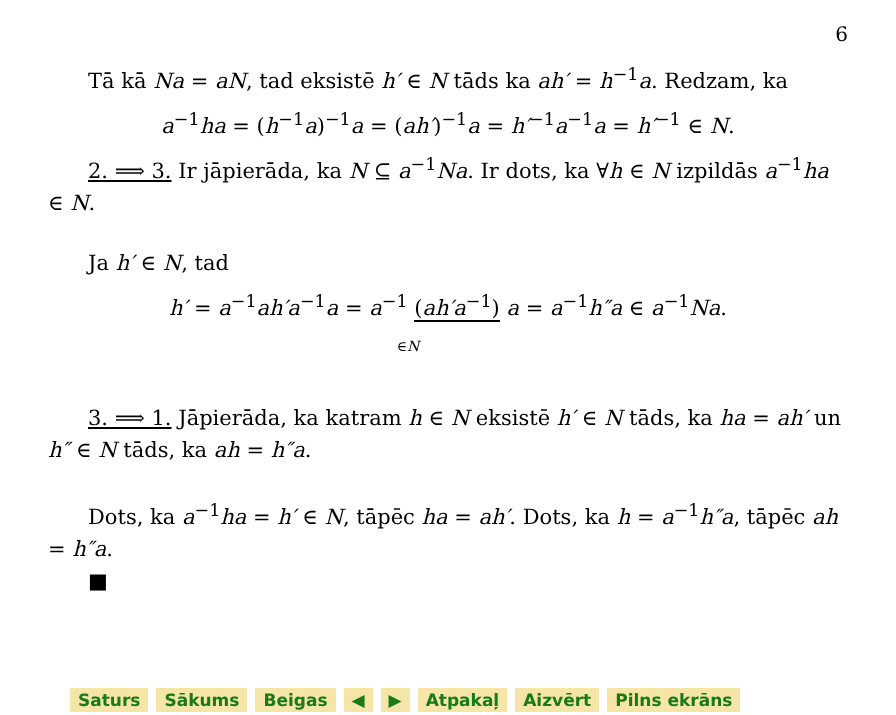6
Tā kā Na = aN, tad eksistē h′ ∈ N tāds ka ah′ = h<sup>−1</sup>a. Redzam, ka
a<sup>−1</sup>ha = (h<sup>−1</sup>a)<sup>−1</sup>a = (ah′)<sup>−1</sup>a = h′<sup>−1</sup>a<sup>−1</sup>a = h′<sup>−1</sup> ∈ N.
2. ⟹ 3. Ir jāpierāda, ka N ⊆ a<sup>−1</sup>Na. Ir dots, ka ∀h ∈ N izpildās a<sup>−1</sup>ha ∈ N.
Ja h′ ∈ N, tad
h′ = a<sup>−1</sup>ah′a<sup>−1</sup>a = a<sup>−1</sup> (ah′a<sup>−1</sup>) a = a<sup>−1</sup>h″a ∈ a<sup>−1</sup>Na.
∈N
3. ⟹ 1. Jāpierāda, ka katram h ∈ N eksistē h′ ∈ N tāds, ka ha = ah′ un h″ ∈ N tāds, ka ah = h″a.
Dots, ka a<sup>−1</sup>ha = h′ ∈ N, tāpēc ha = ah′. Dots, ka h = a<sup>−1</sup>h″a, tāpēc ah = h″a.
■
Saturs Sākums Beigas ◀ ▶ Atpakaļ Aizvērt Pilns ekrāns